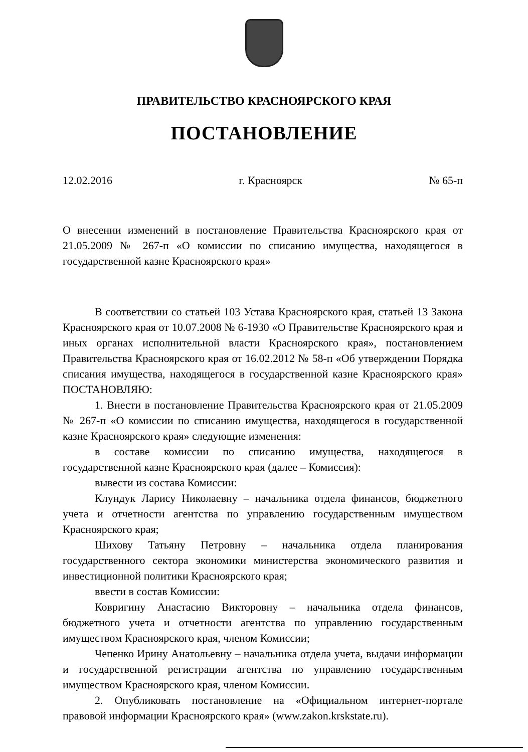ПРАВИТЕЛЬСТВО КРАСНОЯРСКОГО КРАЯ
ПОСТАНОВЛЕНИЕ
12.02.2016 г. Красноярск № 65-п
О внесении изменений в постановление Правительства Красноярского края от 21.05.2009 № 267-п «О комиссии по списанию имущества, находящегося в государственной казне Красноярского края»
В соответствии со статьей 103 Устава Красноярского края, статьей 13 Закона Красноярского края от 10.07.2008 № 6-1930 «О Правительстве Красноярского края и иных органах исполнительной власти Красноярского края», постановлением Правительства Красноярского края от 16.02.2012 № 58-п «Об утверждении Порядка списания имущества, находящегося в государственной казне Красноярского края» ПОСТАНОВЛЯЮ:
1. Внести в постановление Правительства Красноярского края от 21.05.2009 № 267-п «О комиссии по списанию имущества, находящегося в государственной казне Красноярского края» следующие изменения:
в составе комиссии по списанию имущества, находящегося в государственной казне Красноярского края (далее – Комиссия):
вывести из состава Комиссии:
Клундук Ларису Николаевну – начальника отдела финансов, бюджетного учета и отчетности агентства по управлению государственным имуществом Красноярского края;
Шихову Татьяну Петровну – начальника отдела планирования государственного сектора экономики министерства экономического развития и инвестиционной политики Красноярского края;
ввести в состав Комиссии:
Ковригину Анастасию Викторовну – начальника отдела финансов, бюджетного учета и отчетности агентства по управлению государственным имуществом Красноярского края, членом Комиссии;
Чепенко Ирину Анатольевну – начальника отдела учета, выдачи информации и государственной регистрации агентства по управлению государственным имуществом Красноярского края, членом Комиссии.
2. Опубликовать постановление на «Официальном интернет-портале правовой информации Красноярского края» (www.zakon.krskstate.ru).